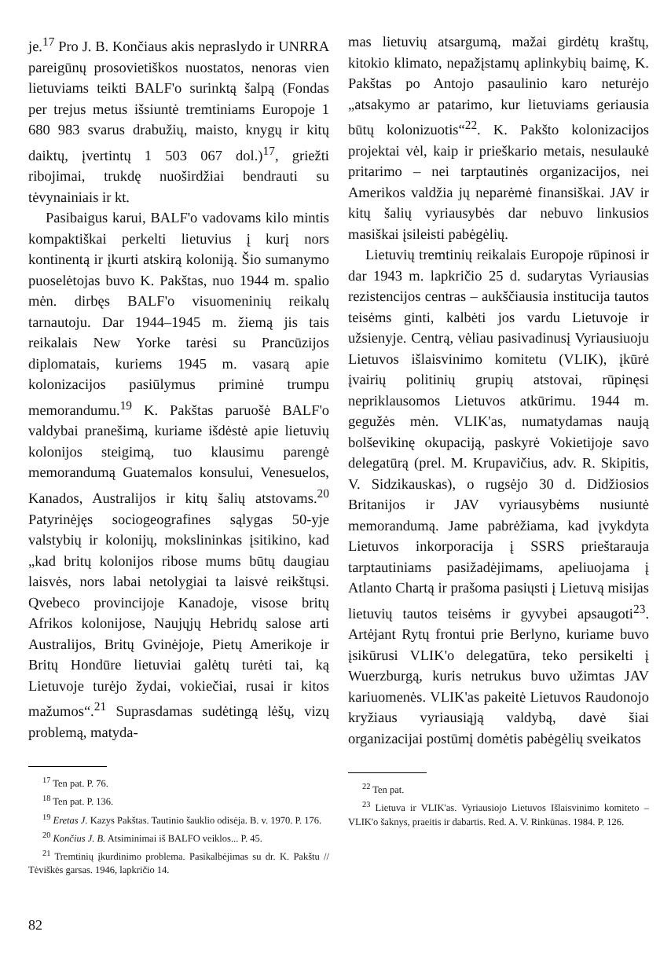je.<sup>17</sup> Pro J. B. Končiaus akis nepraslydo ir UNRRA pareigūnų prosovietiškos nuostatos, nenoras vien lietuviams teikti BALF'o surinktą šalpą (Fondas per trejus metus išsiuntė tremtiniams Europoje 1 680 983 svarus drabužių, maisto, knygų ir kitų daiktų, įvertintų 1 503 067 dol.)<sup>17</sup>, griežti ribojimai, trukdę nuoširdžiai bendrauti su tėvynainiais ir kt.
Pasibaigus karui, BALF'o vadovams kilo mintis kompaktiškai perkelti lietuvius į kurį nors kontinentą ir įkurti atskirą koloniją. Šio sumanymo puoselėtojas buvo K. Pakštas, nuo 1944 m. spalio mėn. dirbęs BALF'o visuomeninių reikalų tarnautoju. Dar 1944–1945 m. žiemą jis tais reikalais New Yorke tarėsi su Prancūzijos diplomatais, kuriems 1945 m. vasarą apie kolonizacijos pasiūlymus priminė trumpu memorandumu.<sup>19</sup> K. Pakštas paruošė BALF'o valdybai pranešimą, kuriame išdėstė apie lietuvių kolonijos steigimą, tuo klausimu parengė memorandumą Guatemalos konsului, Venesuelos, Kanados, Australijos ir kitų šalių atstovams.<sup>20</sup> Patyrinėjęs sociogeografines sąlygas 50-yje valstybių ir kolonijų, mokslininkas įsitikino, kad „kad britų kolonijos ribose mums būtų daugiau laisvės, nors labai netolygiai ta laisvė reikštųsi. Qvebeco provincijoje Kanadoje, visose britų Afrikos kolonijose, Naujųjų Hebridų salose arti Australijos, Britų Gvinėjoje, Pietų Amerikoje ir Britų Hondūre lietuviai galėtų turėti tai, ką Lietuvoje turėjo žydai, vokiečiai, rusai ir kitos mažumos“.<sup>21</sup> Suprasdamas sudėtingą lėšų, vizų problemą, matyda-
<sup>17</sup> Ten pat. P. 76.
<sup>18</sup> Ten pat. P. 136.
<sup>19</sup> Eretas J. Kazys Pakštas. Tautinio šauklio odisėja. B. v. 1970. P. 176.
<sup>20</sup> Končius J. B. Atsiminimai iš BALFO veiklos... P. 45.
<sup>21</sup> Tremtinių įkurdinimo problema. Pasikalbėjimas su dr. K. Pakštu // Tėviškės garsas. 1946, lapkričio 14.
mas lietuvių atsargumą, mažai girdėtų kraštų, kitokio klimato, nepažįstamų aplinkybių baimę, K. Pakštas po Antojo pasaulinio karo neturėjo „atsakymo ar patarimo, kur lietuviams geriausia būtų kolonizuotis“<sup>22</sup>. K. Pakšto kolonizacijos projektai vėl, kaip ir prieškario metais, nesulaukė pritarimo – nei tarptautinės organizacijos, nei Amerikos valdžia jų neparėmė finansiškai. JAV ir kitų šalių vyriausybės dar nebuvo linkusios masiškai įsileisti pabėgėlių.
Lietuvių tremtinių reikalais Europoje rūpinosi ir dar 1943 m. lapkričio 25 d. sudarytas Vyriausias rezistencijos centras – aukščiausia institucija tautos teisėms ginti, kalbėti jos vardu Lietuvoje ir užsienyje. Centrą, vėliau pasivadinusį Vyriausiuoju Lietuvos išlaisvinimo komitetu (VLIK), įkūrė įvairių politinių grupių atstovai, rūpinęsi nepriklausomos Lietuvos atkūrimu. 1944 m. gegužės mėn. VLIK'as, numatydamas naują bolševikinę okupaciją, paskyrė Vokietijoje savo delegatūrą (prel. M. Krupavičius, adv. R. Skipitis, V. Sidzikauskas), o rugsėjo 30 d. Didžiosios Britanijos ir JAV vyriausybėms nusiuntė memorandumą. Jame pabrėžiama, kad įvykdyta Lietuvos inkorporacija į SSRS prieštarauja tarptautiniams pasižadėjimams, apeliuojama į Atlanto Chartą ir prašoma pasiųsti į Lietuvą misijas lietuvių tautos teisėms ir gyvybei apsaugoti<sup>23</sup>. Artėjant Rytų frontui prie Berlyno, kuriame buvo įsikūrusi VLIK'o delegatūra, teko persikelti į Wuerzburgą, kuris netrukus buvo užimtas JAV kariuomenės. VLIK'as pakeitė Lietuvos Raudonojo kryžiaus vyriausiąją valdybą, davė šiai organizacijai postūmį domėtis pabėgėlių sveikatos
<sup>22</sup> Ten pat.
<sup>23</sup> Lietuva ir VLIK'as. Vyriausiojo Lietuvos Išlaisvinimo komiteto – VLIK'o šaknys, praeitis ir dabartis. Red. A. V. Rinkūnas. 1984. P. 126.
82